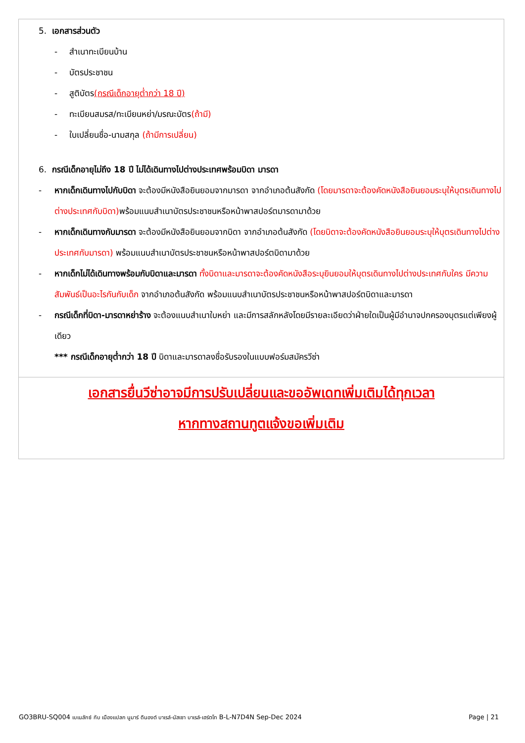5. เอกสารส่วนตัว
- สำเนาทะเบียนบ้าน
- บัตรประชาชน
- สูติบัตร(กรณีเด็กอายุต่ำกว่า 18 ปี)
- ทะเบียนสมรส/ทะเบียนหย่า/มรณะบัตร(ถ้ามี)
- ใบเปลี่ยนชื่อ-นามสกุล (ถ้ามีการเปลี่ยน)
6. กรณีเด็กอายุไม่ถึง 18 ปี ไม่ได้เดินทางไปต่างประเทศพร้อมบิดา มารดา
- หากเด็กเดินทางไปกับบิดา จะต้องมีหนังสือยินยอมจากมารดา จากอำเภอต้นสังกัด (โดยมารดาจะต้องคัดหนังสือยินยอมระบุให้บุตรเดินทางไปต่างประเทศกับบิดา) พร้อมแนบสำเนาบัตรประชาชนหรือหน้าพาสปอร์ตมารดามาด้วย
- หากเด็กเดินทางกับมารดา จะต้องมีหนังสือยินยอมจากบิดา จากอำเภอต้นสังกัด (โดยบิดาจะต้องคัดหนังสือยินยอมระบุให้บุตรเดินทางไปต่างประเทศกับมารดา) พร้อมแนบสำเนาบัตรประชาชนหรือหน้าพาสปอร์ตบิดามาด้วย
- หากเด็กไม่ได้เดินทางพร้อมกับบิดาและมารดา ทั้งบิดาและมารดาจะต้องคัดหนังสือระบุยินยอมให้บุตรเดินทางไปต่างประเทศกับใคร มีความสัมพันธ์เป็นอะไรกันกับเด็ก จากอำเภอต้นสังกัด พร้อมแนบสำเนาบัตรประชาชนหรือหน้าพาสปอร์ตบิดาและมารดา
- กรณีเด็กที่บิดา-มารดาหย่าร้าง จะต้องแนบสำเนาใบหย่า และมีการสลักหลังโดยมีรายละเอียดว่าฝ่ายใดเป็นผู้มีอำนาจปกครองบุตรแต่เพียงผู้เดียว
*** กรณีเด็กอายุต่ำกว่า 18 ปี บิดาและมารดาลงชื่อรับรองในแบบฟอร์มสมัครวีซ่า
เอกสารยื่นวีซ่าอาจมีการปรับเปลี่ยนและขออัพเดทเพิ่มเติมได้ทุกเวลา
หากทางสถานทูตแจ้งขอเพิ่มเติม
GO3BRU-SQ004 เบเนลักซ์ กับ เมืองแปลก นูมาร์ ดินองต์ บาเรล์-นัสเซา บาเรล์-เฮร์ตโท B-L-N7D4N Sep-Dec 2024 Page | 21